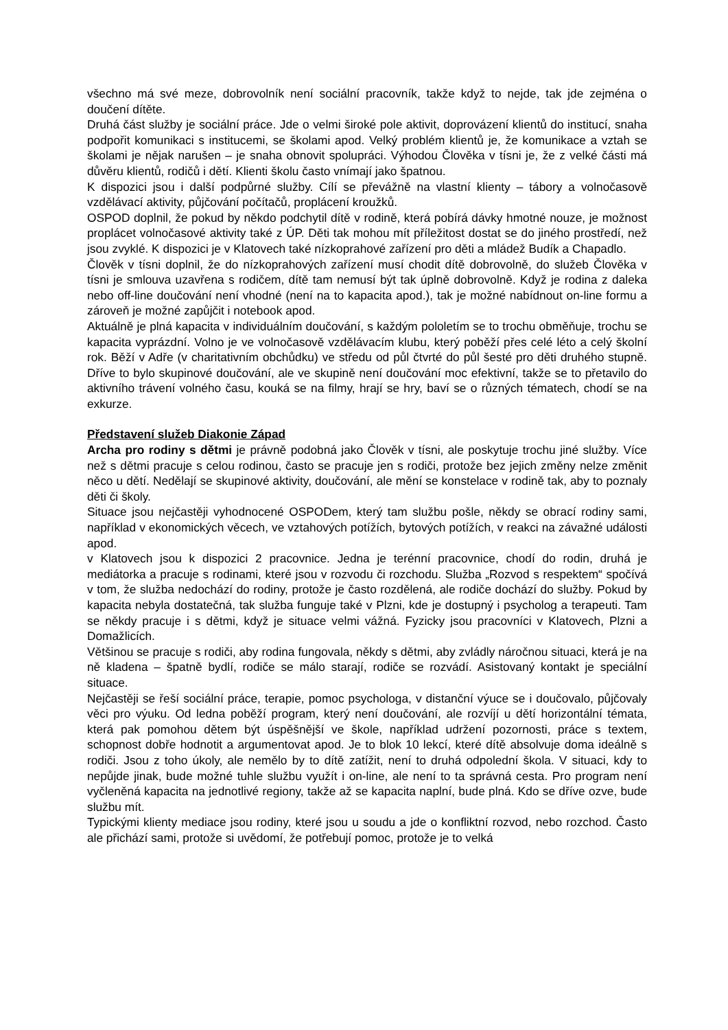všechno má své meze, dobrovolník není sociální pracovník, takže když to nejde, tak jde zejména o doučení dítěte.
Druhá část služby je sociální práce. Jde o velmi široké pole aktivit, doprovázení klientů do institucí, snaha podpořit komunikaci s institucemi, se školami apod. Velký problém klientů je, že komunikace a vztah se školami je nějak narušen – je snaha obnovit spolupráci. Výhodou Člověka v tísni je, že z velké části má důvěru klientů, rodičů i dětí. Klienti školu často vnímají jako špatnou.
K dispozici jsou i další podpůrné služby. Cílí se převážně na vlastní klienty – tábory a volnočasově vzdělávací aktivity, půjčování počítačů, proplácení kroužků.
OSPOD doplnil, že pokud by někdo podchytil dítě v rodině, která pobírá dávky hmotné nouze, je možnost proplácet volnočasové aktivity také z ÚP. Děti tak mohou mít příležitost dostat se do jiného prostředí, než jsou zvyklé. K dispozici je v Klatovech také nízkoprahové zařízení pro děti a mládež Budík a Chapadlo.
Člověk v tísni doplnil, že do nízkoprahových zařízení musí chodit dítě dobrovolně, do služeb Člověka v tísni je smlouva uzavřena s rodičem, dítě tam nemusí být tak úplně dobrovolně. Když je rodina z daleka nebo off-line doučování není vhodné (není na to kapacita apod.), tak je možné nabídnout on-line formu a zároveň je možné zapůjčit i notebook apod.
Aktuálně je plná kapacita v individuálním doučování, s každým pololetím se to trochu obměňuje, trochu se kapacita vyprázdní. Volno je ve volnočasově vzdělávacím klubu, který poběží přes celé léto a celý školní rok. Běží v Adře (v charitativním obchůdku) ve středu od půl čtvrté do půl šesté pro děti druhého stupně. Dříve to bylo skupinové doučování, ale ve skupině není doučování moc efektivní, takže se to přetavilo do aktivního trávení volného času, kouká se na filmy, hrají se hry, baví se o různých tématech, chodí se na exkurze.
Představení služeb Diakonie Západ
Archa pro rodiny s dětmi je právně podobná jako Člověk v tísni, ale poskytuje trochu jiné služby. Více než s dětmi pracuje s celou rodinou, často se pracuje jen s rodiči, protože bez jejich změny nelze změnit něco u dětí. Nedělají se skupinové aktivity, doučování, ale mění se konstelace v rodině tak, aby to poznaly děti či školy.
Situace jsou nejčastěji vyhodnocené OSPODem, který tam službu pošle, někdy se obrací rodiny sami, například v ekonomických věcech, ve vztahových potížích, bytových potížích, v reakci na závažné události apod.
v Klatovech jsou k dispozici 2 pracovnice. Jedna je terénní pracovnice, chodí do rodin, druhá je mediátorka a pracuje s rodinami, které jsou v rozvodu či rozchodu. Služba „Rozvod s respektem“ spočívá v tom, že služba nedochází do rodiny, protože je často rozdělená, ale rodiče dochází do služby. Pokud by kapacita nebyla dostatečná, tak služba funguje také v Plzni, kde je dostupný i psycholog a terapeuti. Tam se někdy pracuje i s dětmi, když je situace velmi vážná. Fyzicky jsou pracovníci v Klatovech, Plzni a Domažlicích.
Většinou se pracuje s rodiči, aby rodina fungovala, někdy s dětmi, aby zvládly náročnou situaci, která je na ně kladena – špatně bydlí, rodiče se málo starají, rodiče se rozvádí. Asistovaný kontakt je speciální situace.
Nejčastěji se řeší sociální práce, terapie, pomoc psychologa, v distanční výuce se i doučovalo, půjčovaly věci pro výuku. Od ledna poběží program, který není doučování, ale rozvíjí u dětí horizontální témata, která pak pomohou dětem být úspěšnější ve škole, například udržení pozornosti, práce s textem, schopnost dobře hodnotit a argumentovat apod. Je to blok 10 lekcí, které dítě absolvuje doma ideálně s rodiči. Jsou z toho úkoly, ale nemělo by to dítě zatížit, není to druhá odpolední škola. V situaci, kdy to nepůjde jinak, bude možné tuhle službu využít i on-line, ale není to ta správná cesta. Pro program není vyčleněná kapacita na jednotlivé regiony, takže až se kapacita naplní, bude plná. Kdo se dříve ozve, bude službu mít.
Typickými klienty mediace jsou rodiny, které jsou u soudu a jde o konfliktní rozvod, nebo rozchod. Často ale přichází sami, protože si uvědomí, že potřebují pomoc, protože je to velká